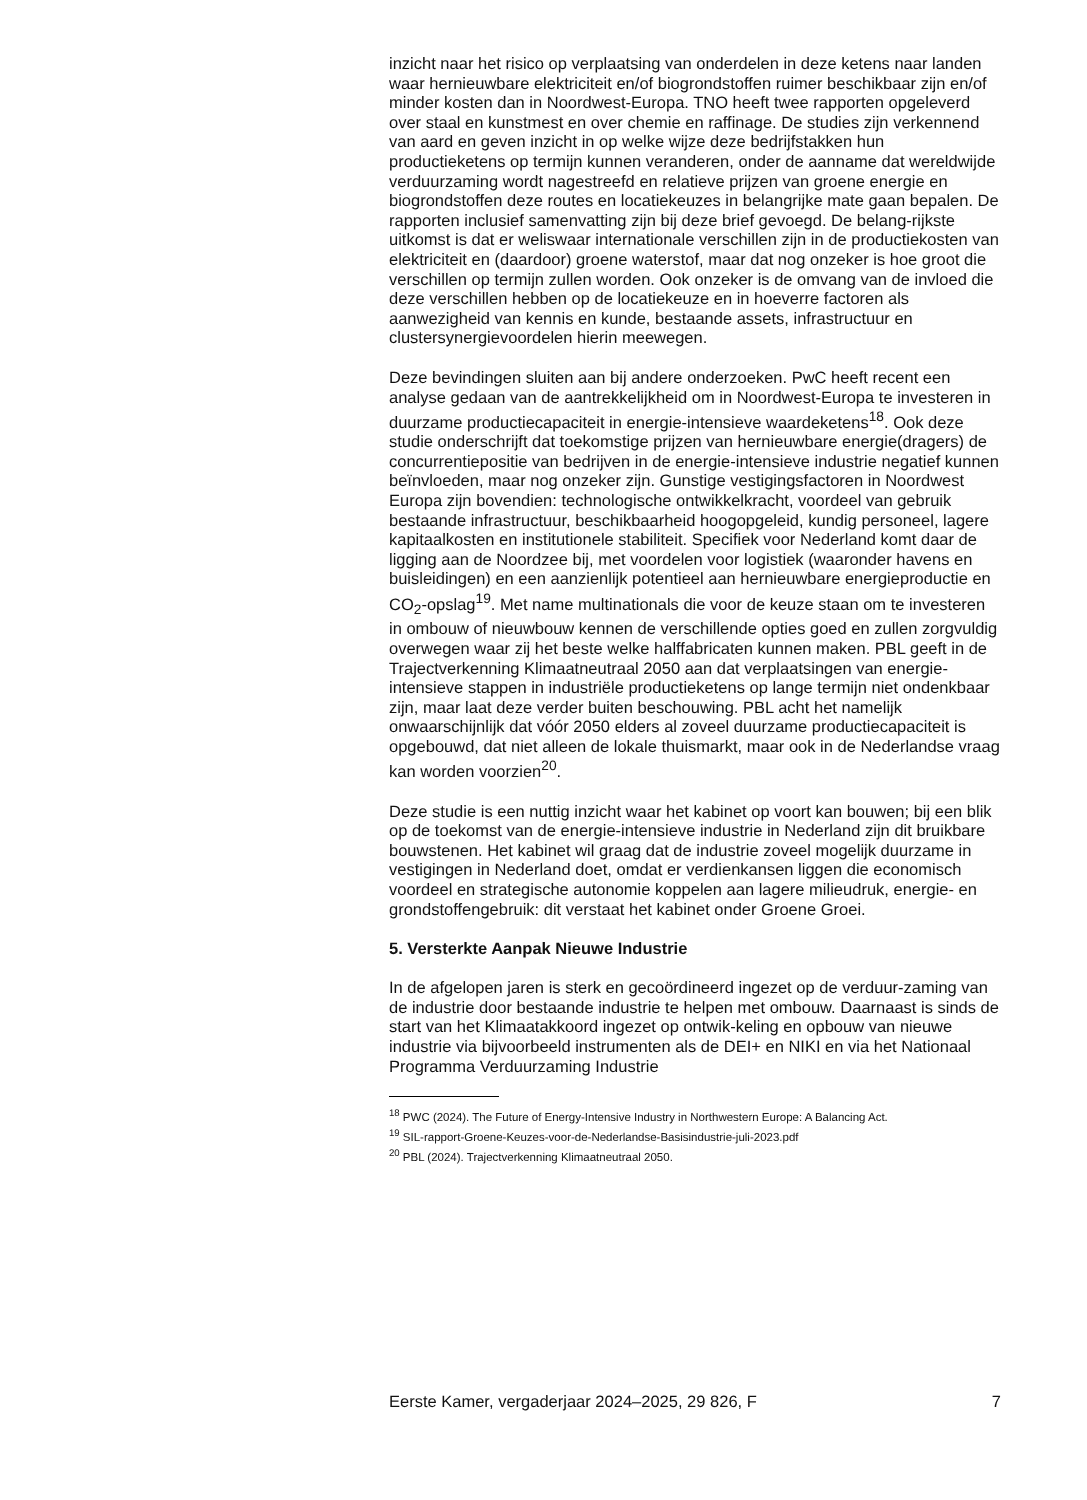inzicht naar het risico op verplaatsing van onderdelen in deze ketens naar landen waar hernieuwbare elektriciteit en/of biogrondstoffen ruimer beschikbaar zijn en/of minder kosten dan in Noordwest-Europa. TNO heeft twee rapporten opgeleverd over staal en kunstmest en over chemie en raffinage. De studies zijn verkennend van aard en geven inzicht in op welke wijze deze bedrijfstakken hun productieketens op termijn kunnen veranderen, onder de aanname dat wereldwijde verduurzaming wordt nagestreefd en relatieve prijzen van groene energie en biogrondstoffen deze routes en locatiekeuzes in belangrijke mate gaan bepalen. De rapporten inclusief samenvatting zijn bij deze brief gevoegd. De belang-rijkste uitkomst is dat er weliswaar internationale verschillen zijn in de productiekosten van elektriciteit en (daardoor) groene waterstof, maar dat nog onzeker is hoe groot die verschillen op termijn zullen worden. Ook onzeker is de omvang van de invloed die deze verschillen hebben op de locatiekeuze en in hoeverre factoren als aanwezigheid van kennis en kunde, bestaande assets, infrastructuur en clustersynergievoordelen hierin meewegen.
Deze bevindingen sluiten aan bij andere onderzoeken. PwC heeft recent een analyse gedaan van de aantrekkelijkheid om in Noordwest-Europa te investeren in duurzame productiecapaciteit in energie-intensieve waardeketens<sup>18</sup>. Ook deze studie onderschrijft dat toekomstige prijzen van hernieuwbare energie(dragers) de concurrentiepositie van bedrijven in de energie-intensieve industrie negatief kunnen beïnvloeden, maar nog onzeker zijn. Gunstige vestigingsfactoren in Noordwest Europa zijn bovendien: technologische ontwikkelkracht, voordeel van gebruik bestaande infrastructuur, beschikbaarheid hoogopgeleid, kundig personeel, lagere kapitaalkosten en institutionele stabiliteit. Specifiek voor Nederland komt daar de ligging aan de Noordzee bij, met voordelen voor logistiek (waaronder havens en buisleidingen) en een aanzienlijk potentieel aan hernieuwbare energieproductie en CO<sub>2</sub>-opslag<sup>19</sup>. Met name multinationals die voor de keuze staan om te investeren in ombouw of nieuwbouw kennen de verschillende opties goed en zullen zorgvuldig overwegen waar zij het beste welke halffabricaten kunnen maken. PBL geeft in de Trajectverkenning Klimaatneutraal 2050 aan dat verplaatsingen van energie-intensieve stappen in industriële productieketens op lange termijn niet ondenkbaar zijn, maar laat deze verder buiten beschouwing. PBL acht het namelijk onwaarschijnlijk dat vóór 2050 elders al zoveel duurzame productiecapaciteit is opgebouwd, dat niet alleen de lokale thuismarkt, maar ook in de Nederlandse vraag kan worden voorzien<sup>20</sup>.
Deze studie is een nuttig inzicht waar het kabinet op voort kan bouwen; bij een blik op de toekomst van de energie-intensieve industrie in Nederland zijn dit bruikbare bouwstenen. Het kabinet wil graag dat de industrie zoveel mogelijk duurzame in vestigingen in Nederland doet, omdat er verdienkansen liggen die economisch voordeel en strategische autonomie koppelen aan lagere milieudruk, energie- en grondstoffengebruik: dit verstaat het kabinet onder Groene Groei.
5. Versterkte Aanpak Nieuwe Industrie
In de afgelopen jaren is sterk en gecoördineerd ingezet op de verduur-zaming van de industrie door bestaande industrie te helpen met ombouw. Daarnaast is sinds de start van het Klimaatakkoord ingezet op ontwik-keling en opbouw van nieuwe industrie via bijvoorbeeld instrumenten als de DEI+ en NIKI en via het Nationaal Programma Verduurzaming Industrie
<sup>18</sup> PWC (2024). The Future of Energy-Intensive Industry in Northwestern Europe: A Balancing Act.
<sup>19</sup> SIL-rapport-Groene-Keuzes-voor-de-Nederlandse-Basisindustrie-juli-2023.pdf
<sup>20</sup> PBL (2024). Trajectverkenning Klimaatneutraal 2050.
Eerste Kamer, vergaderjaar 2024–2025, 29 826, F 7